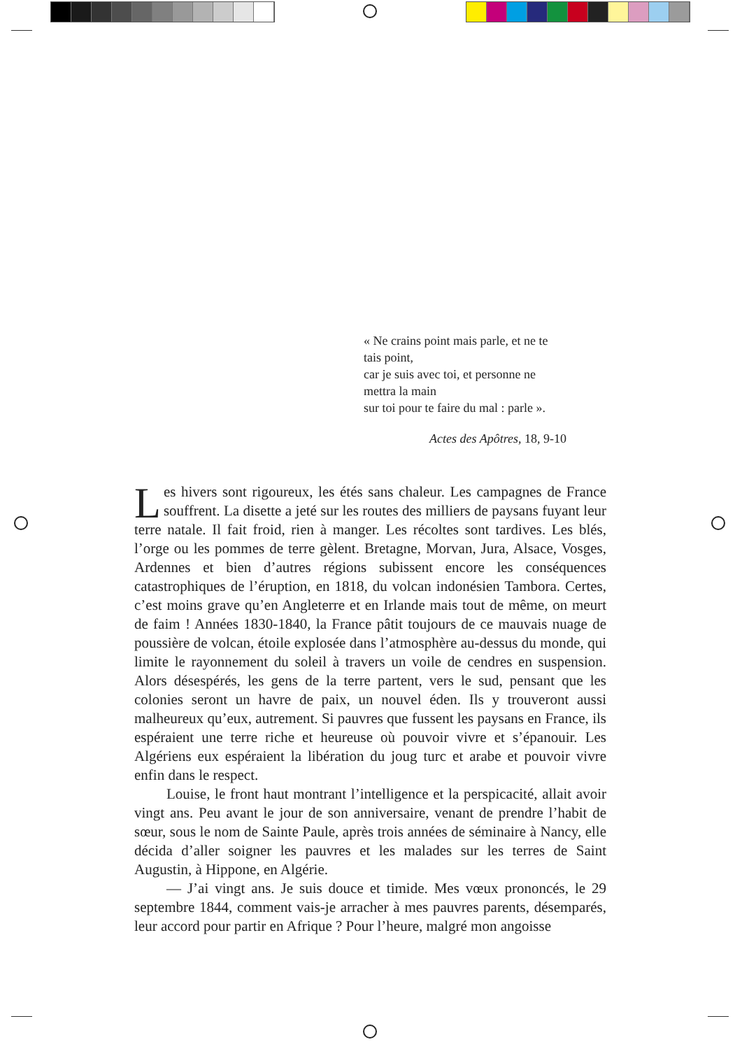« Ne crains point mais parle, et ne te tais point,
car je suis avec toi, et personne ne mettra la main
sur toi pour te faire du mal : parle ».
Actes des Apôtres, 18, 9-10
Les hivers sont rigoureux, les étés sans chaleur. Les campagnes de France souffrent. La disette a jeté sur les routes des milliers de paysans fuyant leur terre natale. Il fait froid, rien à manger. Les récoltes sont tardives. Les blés, l’orge ou les pommes de terre gèlent. Bretagne, Morvan, Jura, Alsace, Vosges, Ardennes et bien d’autres régions subissent encore les conséquences catastrophiques de l’éruption, en 1818, du volcan indonésien Tambora. Certes, c’est moins grave qu’en Angleterre et en Irlande mais tout de même, on meurt de faim ! Années 1830-1840, la France pâtit toujours de ce mauvais nuage de poussière de volcan, étoile explosée dans l’atmosphère au-dessus du monde, qui limite le rayonnement du soleil à travers un voile de cendres en suspension. Alors désespérés, les gens de la terre partent, vers le sud, pensant que les colonies seront un havre de paix, un nouvel éden. Ils y trouveront aussi malheureux qu’eux, autrement. Si pauvres que fussent les paysans en France, ils espéraient une terre riche et heureuse où pouvoir vivre et s’épanouir. Les Algériens eux espéraient la libération du joug turc et arabe et pouvoir vivre enfin dans le respect.
Louise, le front haut montrant l’intelligence et la perspicacité, allait avoir vingt ans. Peu avant le jour de son anniversaire, venant de prendre l’habit de sœur, sous le nom de Sainte Paule, après trois années de séminaire à Nancy, elle décida d’aller soigner les pauvres et les malades sur les terres de Saint Augustin, à Hippone, en Algérie.
— J’ai vingt ans. Je suis douce et timide. Mes vœux prononcés, le 29 septembre 1844, comment vais-je arracher à mes pauvres parents, désemparés, leur accord pour partir en Afrique ? Pour l’heure, malgré mon angoisse